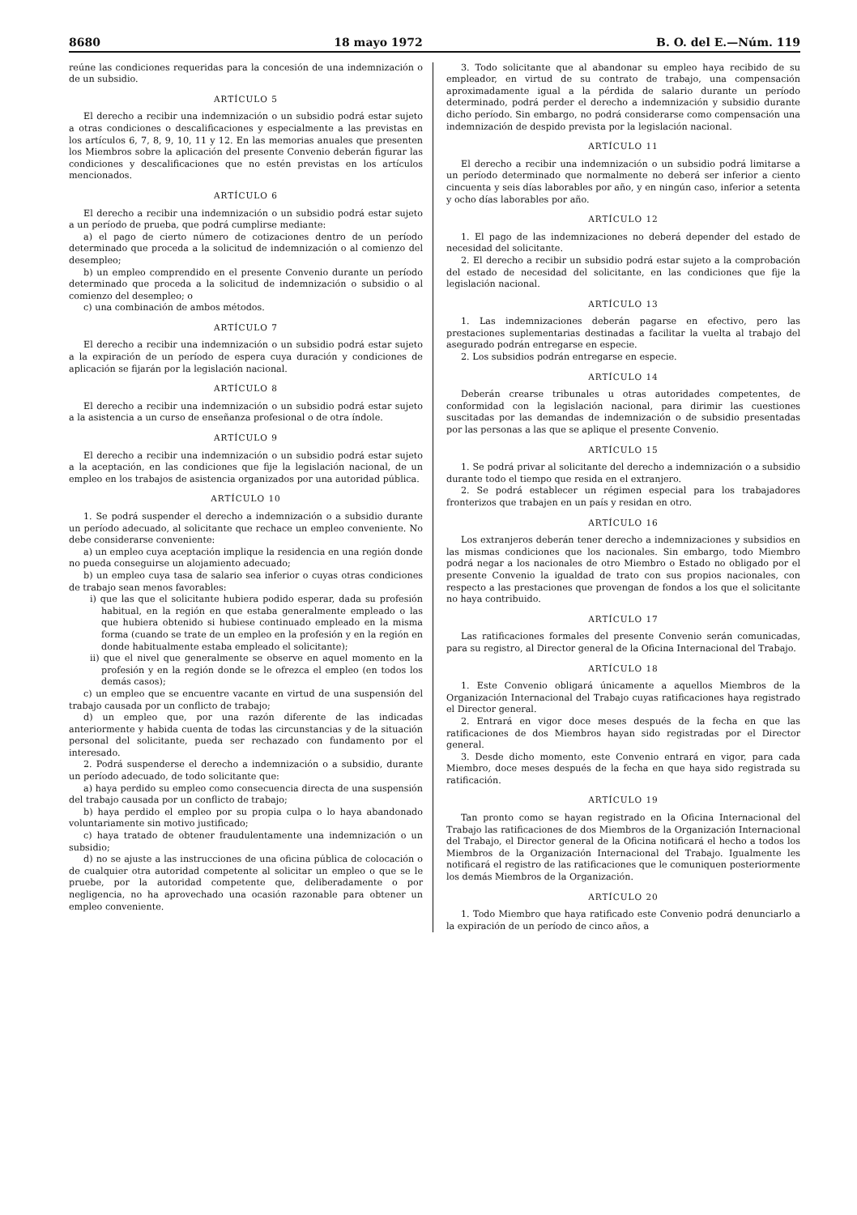8680 18 mayo 1972 B. O. del E.—Núm. 119
reúne las condiciones requeridas para la concesión de una indemnización o de un subsidio.
ARTÍCULO 5
El derecho a recibir una indemnización o un subsidio podrá estar sujeto a otras condiciones o descalificaciones y especialmente a las previstas en los artículos 6, 7, 8, 9, 10, 11 y 12. En las memorias anuales que presenten los Miembros sobre la aplicación del presente Convenio deberán figurar las condiciones y descalificaciones que no estén previstas en los artículos mencionados.
ARTÍCULO 6
El derecho a recibir una indemnización o un subsidio podrá estar sujeto a un período de prueba, que podrá cumplirse mediante:
a) el pago de cierto número de cotizaciones dentro de un período determinado que proceda a la solicitud de indemnización o al comienzo del desempleo;
b) un empleo comprendido en el presente Convenio durante un período determinado que proceda a la solicitud de indemnización o subsidio o al comienzo del desempleo; o
c) una combinación de ambos métodos.
ARTÍCULO 7
El derecho a recibir una indemnización o un subsidio podrá estar sujeto a la expiración de un período de espera cuya duración y condiciones de aplicación se fijarán por la legislación nacional.
ARTÍCULO 8
El derecho a recibir una indemnización o un subsidio podrá estar sujeto a la asistencia a un curso de enseñanza profesional o de otra índole.
ARTÍCULO 9
El derecho a recibir una indemnización o un subsidio podrá estar sujeto a la aceptación, en las condiciones que fije la legislación nacional, de un empleo en los trabajos de asistencia organizados por una autoridad pública.
ARTÍCULO 10
1. Se podrá suspender el derecho a indemnización o a subsidio durante un período adecuado, al solicitante que rechace un empleo conveniente. No debe considerarse conveniente:
a) un empleo cuya aceptación implique la residencia en una región donde no pueda conseguirse un alojamiento adecuado;
b) un empleo cuya tasa de salario sea inferior o cuyas otras condiciones de trabajo sean menos favorables:
i) que las que el solicitante hubiera podido esperar, dada su profesión habitual, en la región en que estaba generalmente empleado o las que hubiera obtenido si hubiese continuado empleado en la misma forma (cuando se trate de un empleo en la profesión y en la región en donde habitualmente estaba empleado el solicitante);
ii) que el nivel que generalmente se observe en aquel momento en la profesión y en la región donde se le ofrezca el empleo (en todos los demás casos);
c) un empleo que se encuentre vacante en virtud de una suspensión del trabajo causada por un conflicto de trabajo;
d) un empleo que, por una razón diferente de las indicadas anteriormente y habida cuenta de todas las circunstancias y de la situación personal del solicitante, pueda ser rechazado con fundamento por el interesado.
2. Podrá suspenderse el derecho a indemnización o a subsidio, durante un período adecuado, de todo solicitante que:
a) haya perdido su empleo como consecuencia directa de una suspensión del trabajo causada por un conflicto de trabajo;
b) haya perdido el empleo por su propia culpa o lo haya abandonado voluntariamente sin motivo justificado;
c) haya tratado de obtener fraudulentamente una indemnización o un subsidio;
d) no se ajuste a las instrucciones de una oficina pública de colocación o de cualquier otra autoridad competente al solicitar un empleo o que se le pruebe, por la autoridad competente que, deliberadamente o por negligencia, no ha aprovechado una ocasión razonable para obtener un empleo conveniente.
3. Todo solicitante que al abandonar su empleo haya recibido de su empleador, en virtud de su contrato de trabajo, una compensación aproximadamente igual a la pérdida de salario durante un período determinado, podrá perder el derecho a indemnización y subsidio durante dicho período. Sin embargo, no podrá considerarse como compensación una indemnización de despido prevista por la legislación nacional.
ARTÍCULO 11
El derecho a recibir una indemnización o un subsidio podrá limitarse a un período determinado que normalmente no deberá ser inferior a ciento cincuenta y seis días laborables por año, y en ningún caso, inferior a setenta y ocho días laborables por año.
ARTÍCULO 12
1. El pago de las indemnizaciones no deberá depender del estado de necesidad del solicitante.
2. El derecho a recibir un subsidio podrá estar sujeto a la comprobación del estado de necesidad del solicitante, en las condiciones que fije la legislación nacional.
ARTÍCULO 13
1. Las indemnizaciones deberán pagarse en efectivo, pero las prestaciones suplementarias destinadas a facilitar la vuelta al trabajo del asegurado podrán entregarse en especie.
2. Los subsidios podrán entregarse en especie.
ARTÍCULO 14
Deberán crearse tribunales u otras autoridades competentes, de conformidad con la legislación nacional, para dirimir las cuestiones suscitadas por las demandas de indemnización o de subsidio presentadas por las personas a las que se aplique el presente Convenio.
ARTÍCULO 15
1. Se podrá privar al solicitante del derecho a indemnización o a subsidio durante todo el tiempo que resida en el extranjero.
2. Se podrá establecer un régimen especial para los trabajadores fronterizos que trabajen en un país y residan en otro.
ARTÍCULO 16
Los extranjeros deberán tener derecho a indemnizaciones y subsidios en las mismas condiciones que los nacionales. Sin embargo, todo Miembro podrá negar a los nacionales de otro Miembro o Estado no obligado por el presente Convenio la igualdad de trato con sus propios nacionales, con respecto a las prestaciones que provengan de fondos a los que el solicitante no haya contribuido.
ARTÍCULO 17
Las ratificaciones formales del presente Convenio serán comunicadas, para su registro, al Director general de la Oficina Internacional del Trabajo.
ARTÍCULO 18
1. Este Convenio obligará únicamente a aquellos Miembros de la Organización Internacional del Trabajo cuyas ratificaciones haya registrado el Director general.
2. Entrará en vigor doce meses después de la fecha en que las ratificaciones de dos Miembros hayan sido registradas por el Director general.
3. Desde dicho momento, este Convenio entrará en vigor, para cada Miembro, doce meses después de la fecha en que haya sido registrada su ratificación.
ARTÍCULO 19
Tan pronto como se hayan registrado en la Oficina Internacional del Trabajo las ratificaciones de dos Miembros de la Organización Internacional del Trabajo, el Director general de la Oficina notificará el hecho a todos los Miembros de la Organización Internacional del Trabajo. Igualmente les notificará el registro de las ratificaciones que le comuniquen posteriormente los demás Miembros de la Organización.
ARTÍCULO 20
1. Todo Miembro que haya ratificado este Convenio podrá denunciarlo a la expiración de un período de cinco años, a